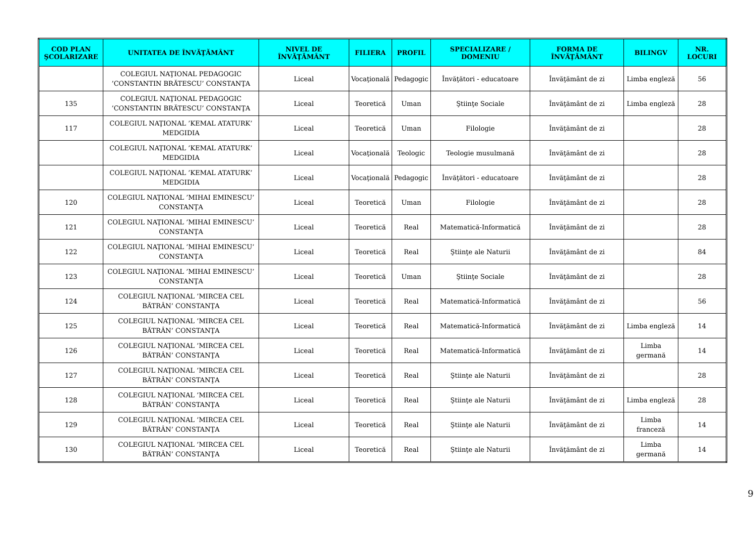| COD PLAN ŞCOLARIZARE | UNITATEA DE ÎNVĂŢĂMÂNT | NIVEL DE ÎNVĂŢĂMÂNT | FILIERA | PROFIL | SPECIALIZARE / DOMENIU | FORMA DE ÎNVĂŢĂMÂNT | BILINGV | NR. LOCURI |
| --- | --- | --- | --- | --- | --- | --- | --- | --- |
| | COLEGIUL NAŢIONAL PEDAGOGIC ’CONSTANTIN BRĂTESCU’ CONSTANŢA | Liceal | Vocaţională | Pedagogic | Învăţători - educatoare | Învăţământ de zi | Limba engleză | 56 |
| 135 | COLEGIUL NAŢIONAL PEDAGOGIC ’CONSTANTIN BRĂTESCU’ CONSTANŢA | Liceal | Teoretică | Uman | Ştiinţe Sociale | Învăţământ de zi | Limba engleză | 28 |
| 117 | COLEGIUL NAŢIONAL ’KEMAL ATATURK’ MEDGIDIA | Liceal | Teoretică | Uman | Filologie | Învăţământ de zi | | 28 |
| | COLEGIUL NAŢIONAL ’KEMAL ATATURK’ MEDGIDIA | Liceal | Vocaţională | Teologic | Teologie musulmană | Învăţământ de zi | | 28 |
| | COLEGIUL NAŢIONAL ’KEMAL ATATURK’ MEDGIDIA | Liceal | Vocaţională | Pedagogic | Învăţători - educatoare | Învăţământ de zi | | 28 |
| 120 | COLEGIUL NAŢIONAL ’MIHAI EMINESCU’ CONSTANŢA | Liceal | Teoretică | Uman | Filologie | Învăţământ de zi | | 28 |
| 121 | COLEGIUL NAŢIONAL ’MIHAI EMINESCU’ CONSTANŢA | Liceal | Teoretică | Real | Matematică-Informatică | Învăţământ de zi | | 28 |
| 122 | COLEGIUL NAŢIONAL ’MIHAI EMINESCU’ CONSTANŢA | Liceal | Teoretică | Real | Ştiinţe ale Naturii | Învăţământ de zi | | 84 |
| 123 | COLEGIUL NAŢIONAL ’MIHAI EMINESCU’ CONSTANŢA | Liceal | Teoretică | Uman | Ştiinţe Sociale | Învăţământ de zi | | 28 |
| 124 | COLEGIUL NAŢIONAL ’MIRCEA CEL BĂTRÂN’ CONSTANŢA | Liceal | Teoretică | Real | Matematică-Informatică | Învăţământ de zi | | 56 |
| 125 | COLEGIUL NAŢIONAL ’MIRCEA CEL BĂTRÂN’ CONSTANŢA | Liceal | Teoretică | Real | Matematică-Informatică | Învăţământ de zi | Limba engleză | 14 |
| 126 | COLEGIUL NAŢIONAL ’MIRCEA CEL BĂTRÂN’ CONSTANŢA | Liceal | Teoretică | Real | Matematică-Informatică | Învăţământ de zi | Limba germană | 14 |
| 127 | COLEGIUL NAŢIONAL ’MIRCEA CEL BĂTRÂN’ CONSTANŢA | Liceal | Teoretică | Real | Ştiinţe ale Naturii | Învăţământ de zi | | 28 |
| 128 | COLEGIUL NAŢIONAL ’MIRCEA CEL BĂTRÂN’ CONSTANŢA | Liceal | Teoretică | Real | Ştiinţe ale Naturii | Învăţământ de zi | Limba engleză | 28 |
| 129 | COLEGIUL NAŢIONAL ’MIRCEA CEL BĂTRÂN’ CONSTANŢA | Liceal | Teoretică | Real | Ştiinţe ale Naturii | Învăţământ de zi | Limba franceză | 14 |
| 130 | COLEGIUL NAŢIONAL ’MIRCEA CEL BĂTRÂN’ CONSTANŢA | Liceal | Teoretică | Real | Ştiinţe ale Naturii | Învăţământ de zi | Limba germană | 14 |
9